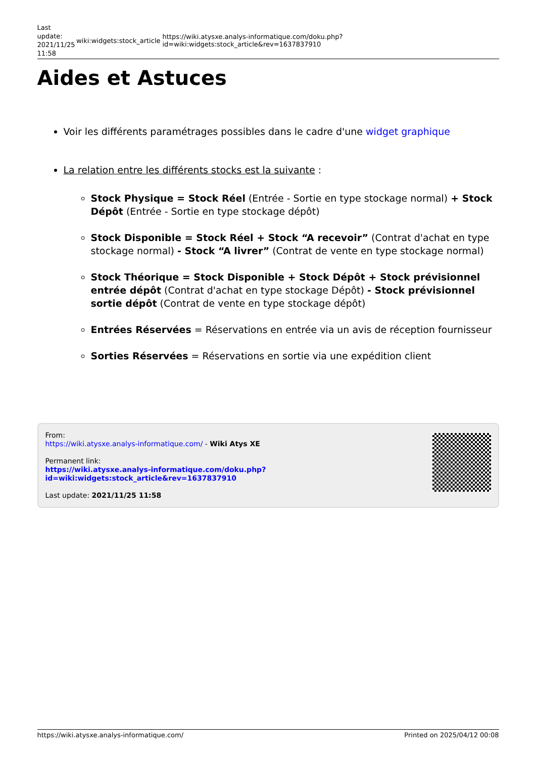Last update: 2021/11/25 11:58
wiki:widgets:stock_article
https://wiki.atysxe.analys-informatique.com/doku.php?id=wiki:widgets:stock_article&rev=1637837910
Aides et Astuces
Voir les différents paramétrages possibles dans le cadre d'une widget graphique
La relation entre les différents stocks est la suivante :
Stock Physique = Stock Réel (Entrée - Sortie en type stockage normal) + Stock Dépôt (Entrée - Sortie en type stockage dépôt)
Stock Disponible = Stock Réel + Stock “A recevoir” (Contrat d'achat en type stockage normal) - Stock “A livrer” (Contrat de vente en type stockage normal)
Stock Théorique = Stock Disponible + Stock Dépôt + Stock prévisionnel entrée dépôt (Contrat d'achat en type stockage Dépôt) - Stock prévisionnel sortie dépôt (Contrat de vente en type stockage dépôt)
Entrées Réservées = Réservations en entrée via un avis de réception fournisseur
Sorties Réservées = Réservations en sortie via une expédition client
From:
https://wiki.atysxe.analys-informatique.com/ - Wiki Atys XE
Permanent link:
https://wiki.atysxe.analys-informatique.com/doku.php?id=wiki:widgets:stock_article&rev=1637837910
Last update: 2021/11/25 11:58
https://wiki.atysxe.analys-informatique.com/ Printed on 2025/04/12 00:08